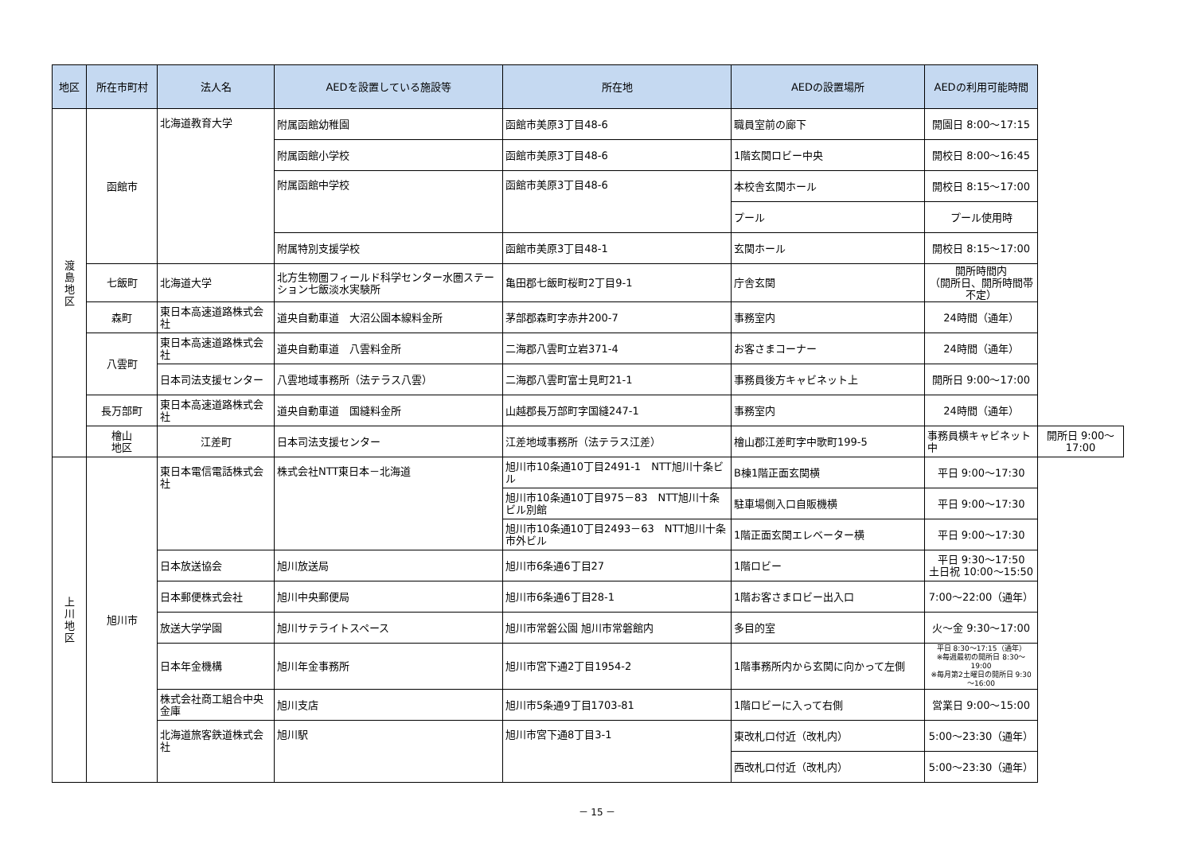| 地区 | 所在市町村 | 法人名 | AEDを設置している施設等 | 所在地 | AEDの設置場所 | AEDの利用可能時間 | |
| --- | --- | --- | --- | --- | --- | --- | --- |
| 渡 島 地 区 | 函館市 | 北海道教育大学 | 附属函館幼稚園 | 函館市美原3丁目48-6 | 職員室前の廊下 | 開園日 8:00～17:15 | |
| | | | 附属函館小学校 | 函館市美原3丁目48-6 | 1階玄関ロビー中央 | 開校日 8:00～16:45 | |
| | | | 附属函館中学校 | 函館市美原3丁目48-6 | 本校舎玄関ホール | 開校日 8:15～17:00 | |
| | | | | | プール | プール使用時 | |
| | | | 附属特別支援学校 | 函館市美原3丁目48-1 | 玄関ホール | 開校日 8:15～17:00 | |
| | 七飯町 | 北海道大学 | 北方生物圏フィールド科学センター水圏ステーション七飯淡水実験所 | 亀田郡七飯町桜町2丁目9-1 | 庁舎玄関 | 開所時間内 （開所日、開所時間帯不定） | |
| | 森町 | 東日本高速道路株式会社 | 道央自動車道 大沼公園本線料金所 | 茅部郡森町字赤井200-7 | 事務室内 | 24時間（通年） | |
| | 八雲町 | 東日本高速道路株式会社 | 道央自動車道 八雲料金所 | 二海郡八雲町立岩371-4 | お客さまコーナー | 24時間（通年） | |
| | | 日本司法支援センター | 八雲地域事務所（法テラス八雲） | 二海郡八雲町富士見町21-1 | 事務員後方キャビネット上 | 開所日 9:00～17:00 | |
| | 長万部町 | 東日本高速道路株式会社 | 道央自動車道 国縫料金所 | 山越郡長万部町字国縫247-1 | 事務室内 | 24時間（通年） | |
| | 檜山 地区 | 江差町 | 日本司法支援センター | 江差地域事務所（法テラス江差） | 檜山郡江差町字中歌町199-5 | 事務員横キャビネット中 | 開所日 9:00～17:00 |
| 上 川 地 区 | 旭川市 | 東日本電信電話株式会社 | 株式会社NTT東日本－北海道 | 旭川市10条通10丁目2491-1 NTT旭川十条ビル | B棟1階正面玄関横 | 平日 9:00～17:30 | |
| | | | | 旭川市10条通10丁目975－83 NTT旭川十条ビル別館 | 駐車場側入口自販機横 | 平日 9:00～17:30 | |
| | | | | 旭川市10条通10丁目2493－63 NTT旭川十条市外ビル | 1階正面玄関エレベーター横 | 平日 9:00～17:30 | |
| | | 日本放送協会 | 旭川放送局 | 旭川市6条通6丁目27 | 1階ロビー | 平日 9:30～17:50 土日祝 10:00～15:50 | |
| | | 日本郵便株式会社 | 旭川中央郵便局 | 旭川市6条通6丁目28-1 | 1階お客さまロビー出入口 | 7:00～22:00（通年） | |
| | | 放送大学学園 | 旭川サテライトスペース | 旭川市常磐公園 旭川市常磐館内 | 多目的室 | 火～金 9:30～17:00 | |
| | | 日本年金機構 | 旭川年金事務所 | 旭川市宮下通2丁目1954-2 | 1階事務所内から玄関に向かって左側 | 平日 8:30～17:15（通年） ※毎週最初の開所日 8:30～19:00 ※毎月第2土曜日の開所日 9:30～16:00 | |
| | | 株式会社商工組合中央金庫 | 旭川支店 | 旭川市5条通9丁目1703-81 | 1階ロビーに入って右側 | 営業日 9:00～15:00 | |
| | | 北海道旅客鉄道株式会社 | 旭川駅 | 旭川市宮下通8丁目3-1 | 東改札口付近（改札内） | 5:00～23:30（通年） | |
| | | | | | 西改札口付近（改札内） | 5:00～23:30（通年） | |
－ 15 －